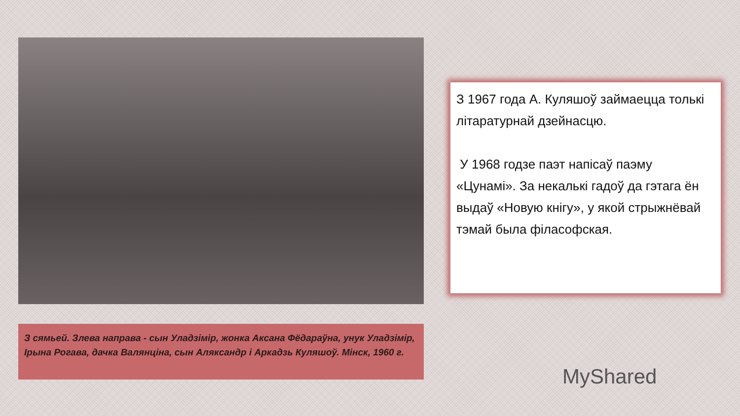З 1967 года А. Куляшоў займаецца толькі літаратурнай дзейнасцю.
У 1968 годзе паэт напісаў паэму «Цунамі». За некалькі гадоў да гэтага ён выдаў «Новую кнігу», у якой стрыжнёвай тэмай была філасофская.
З сямьей. Злева направа - сын Уладзімір, жонка Аксана Фёдараўна, унук Уладзімір, Ірына Рогава, дачка Валянціна, сын Аляксандр і Аркадзь Куляшоў. Мінск, 1960 г.
MyShared